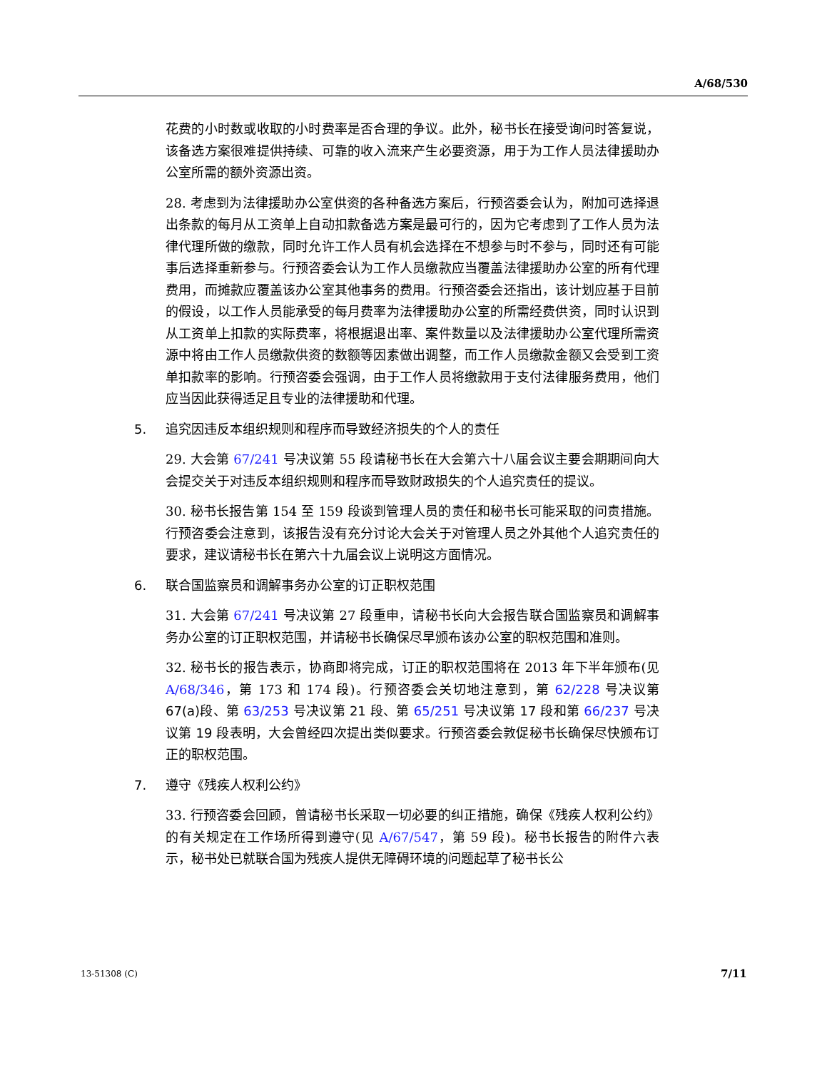A/68/530
花费的小时数或收取的小时费率是否合理的争议。此外，秘书长在接受询问时答复说，该备选方案很难提供持续、可靠的收入流来产生必要资源，用于为工作人员法律援助办公室所需的额外资源出资。
28. 考虑到为法律援助办公室供资的各种备选方案后，行预咨委会认为，附加可选择退出条款的每月从工资单上自动扣款备选方案是最可行的，因为它考虑到了工作人员为法律代理所做的缴款，同时允许工作人员有机会选择在不想参与时不参与，同时还有可能事后选择重新参与。行预咨委会认为工作人员缴款应当覆盖法律援助办公室的所有代理费用，而摊款应覆盖该办公室其他事务的费用。行预咨委会还指出，该计划应基于目前的假设，以工作人员能承受的每月费率为法律援助办公室的所需经费供资，同时认识到从工资单上扣款的实际费率，将根据退出率、案件数量以及法律援助办公室代理所需资源中将由工作人员缴款供资的数额等因素做出调整，而工作人员缴款金额又会受到工资单扣款率的影响。行预咨委会强调，由于工作人员将缴款用于支付法律服务费用，他们应当因此获得适足且专业的法律援助和代理。
5. 追究因违反本组织规则和程序而导致经济损失的个人的责任
29. 大会第 67/241 号决议第 55 段请秘书长在大会第六十八届会议主要会期期间向大会提交关于对违反本组织规则和程序而导致财政损失的个人追究责任的提议。
30. 秘书长报告第 154 至 159 段谈到管理人员的责任和秘书长可能采取的问责措施。行预咨委会注意到，该报告没有充分讨论大会关于对管理人员之外其他个人追究责任的要求，建议请秘书长在第六十九届会议上说明这方面情况。
6. 联合国监察员和调解事务办公室的订正职权范围
31. 大会第 67/241 号决议第 27 段重申，请秘书长向大会报告联合国监察员和调解事务办公室的订正职权范围，并请秘书长确保尽早颁布该办公室的职权范围和准则。
32. 秘书长的报告表示，协商即将完成，订正的职权范围将在 2013 年下半年颁布(见 A/68/346，第 173 和 174 段)。行预咨委会关切地注意到，第 62/228 号决议第 67(a)段、第 63/253 号决议第 21 段、第 65/251 号决议第 17 段和第 66/237 号决议第 19 段表明，大会曾经四次提出类似要求。行预咨委会敦促秘书长确保尽快颁布订正的职权范围。
7. 遵守《残疾人权利公约》
33. 行预咨委会回顾，曾请秘书长采取一切必要的纠正措施，确保《残疾人权利公约》的有关规定在工作场所得到遵守(见 A/67/547，第 59 段)。秘书长报告的附件六表示，秘书处已就联合国为残疾人提供无障碍环境的问题起草了秘书长公
13-51308 (C) 7/11